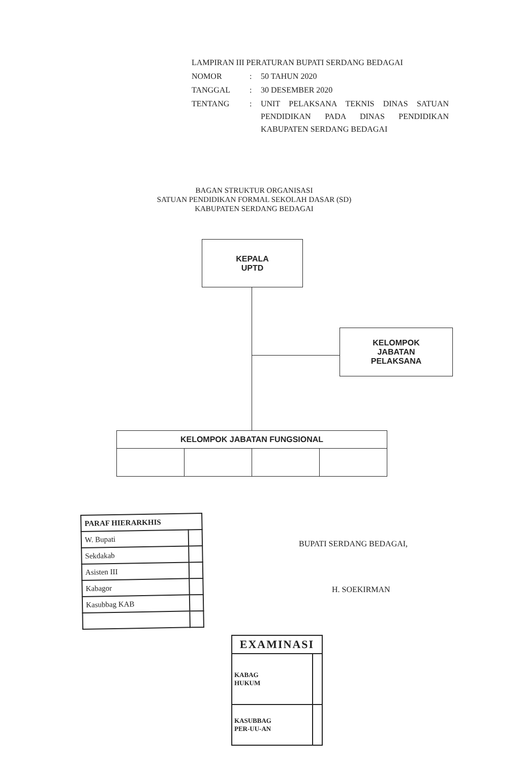| LAMPIRAN III PERATURAN BUPATI SERDANG BEDAGAI | | |
| NOMOR | : | 50 TAHUN 2020 |
| TANGGAL | : | 30 DESEMBER 2020 |
| TENTANG | : | UNIT PELAKSANA TEKNIS DINAS SATUAN PENDIDIKAN PADA DINAS PENDIDIKAN KABUPATEN SERDANG BEDAGAI |
BAGAN STRUKTUR ORGANISASI
SATUAN PENDIDIKAN FORMAL SEKOLAH DASAR (SD)
KABUPATEN SERDANG BEDAGAI
KEPALA
UPTD
KELOMPOK
JABATAN
PELAKSANA
| KELOMPOK JABATAN FUNGSIONAL | | | |
| --- | --- | --- | --- |
| PARAF HIERARKHIS | |
| --- | --- |
| W. Bupati | |
| Sekdakab | |
| Asisten III | |
| Kabagor | |
| Kasubbag KAB | |
BUPATI SERDANG BEDAGAI,
H. SOEKIRMAN
| EXAMINASI | |
| --- | --- |
| KABAG HUKUM | |
| KASUBBAG PER-UU-AN | |